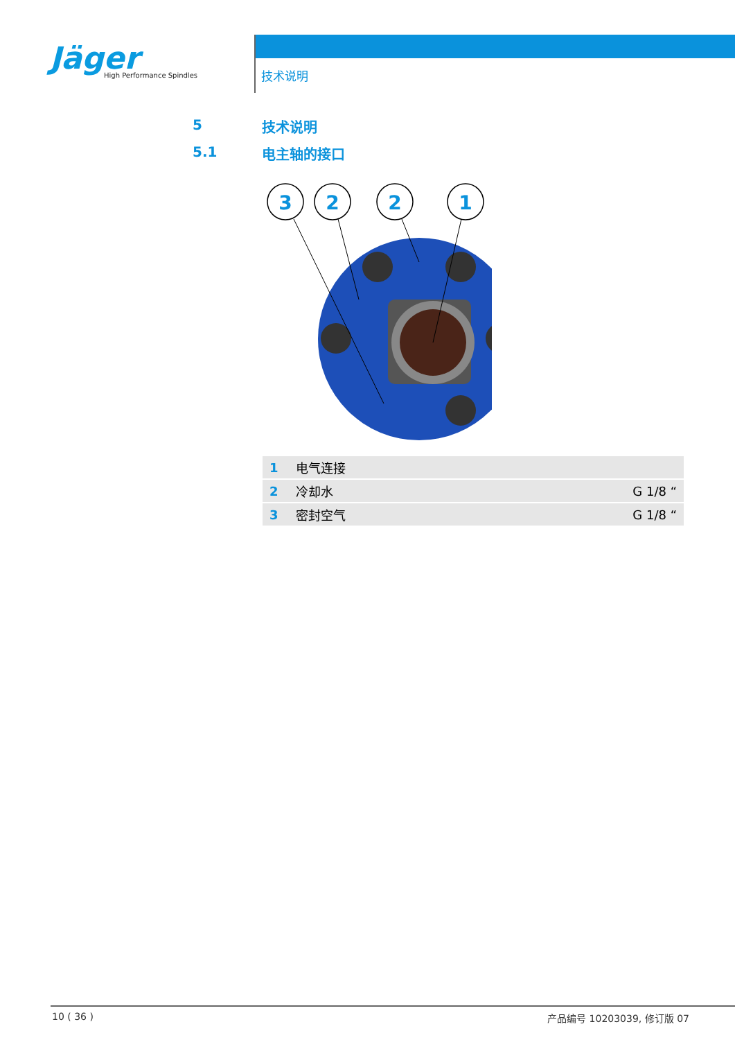Jäger
High Performance Spindles
技术说明
5 技术说明
5.1 电主轴的接口
3
2
2
1
| 1 | 电气连接 | |
| 2 | 冷却水 | G 1/8 “ |
| 3 | 密封空气 | G 1/8 “ |
10 ( 36 ) 产品编号 10203039, 修订版 07